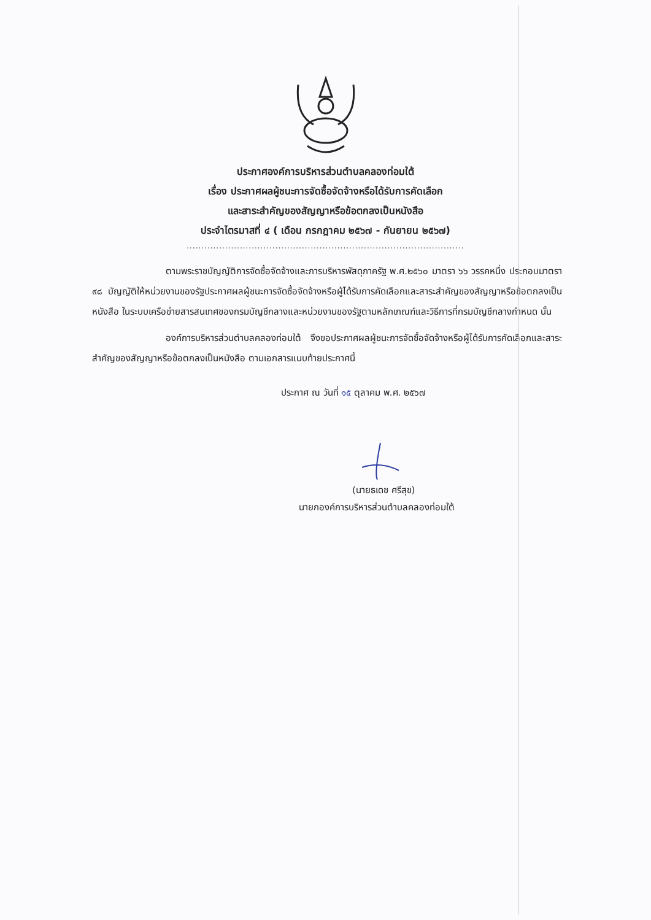ประกาศองค์การบริหารส่วนตำบลคลองท่อมใต้
เรื่อง ประกาศผลผู้ชนะการจัดซื้อจัดจ้างหรือได้รับการคัดเลือก
และสาระสำคัญของสัญญาหรือข้อตกลงเป็นหนังสือ
ประจำไตรมาสที่ ๔ ( เดือน กรกฎาคม ๒๕๖๗ - กันยายน ๒๕๖๗)
..............................................................................................
ตามพระราชบัญญัติการจัดซื้อจัดจ้างและการบริหารพัสดุภาครัฐ พ.ศ.๒๕๖๐ มาตรา ๖๖ วรรคหนึ่ง ประกอบมาตรา ๙๘ บัญญัติให้หน่วยงานของรัฐประกาศผลผู้ชนะการจัดซื้อจัดจ้างหรือผู้ได้รับการคัดเลือกและสาระสำคัญของสัญญาหรือข้อตกลงเป็นหนังสือ ในระบบเครือข่ายสารสนเทศของกรมบัญชีกลางและหน่วยงานของรัฐตามหลักเกณฑ์และวิธีการที่กรมบัญชีกลางกำหนด นั้น
องค์การบริหารส่วนตำบลคลองท่อมใต้ จึงขอประกาศผลผู้ชนะการจัดซื้อจัดจ้างหรือผู้ได้รับการคัดเลือกและสาระสำคัญของสัญญาหรือข้อตกลงเป็นหนังสือ ตามเอกสารแนบท้ายประกาศนี้
ประกาศ ณ วันที่ ๑๕ ตุลาคม พ.ศ. ๒๕๖๗
(นายธเดช ศรีสุข)
นายกองค์การบริหารส่วนตำบลคลองท่อมใต้